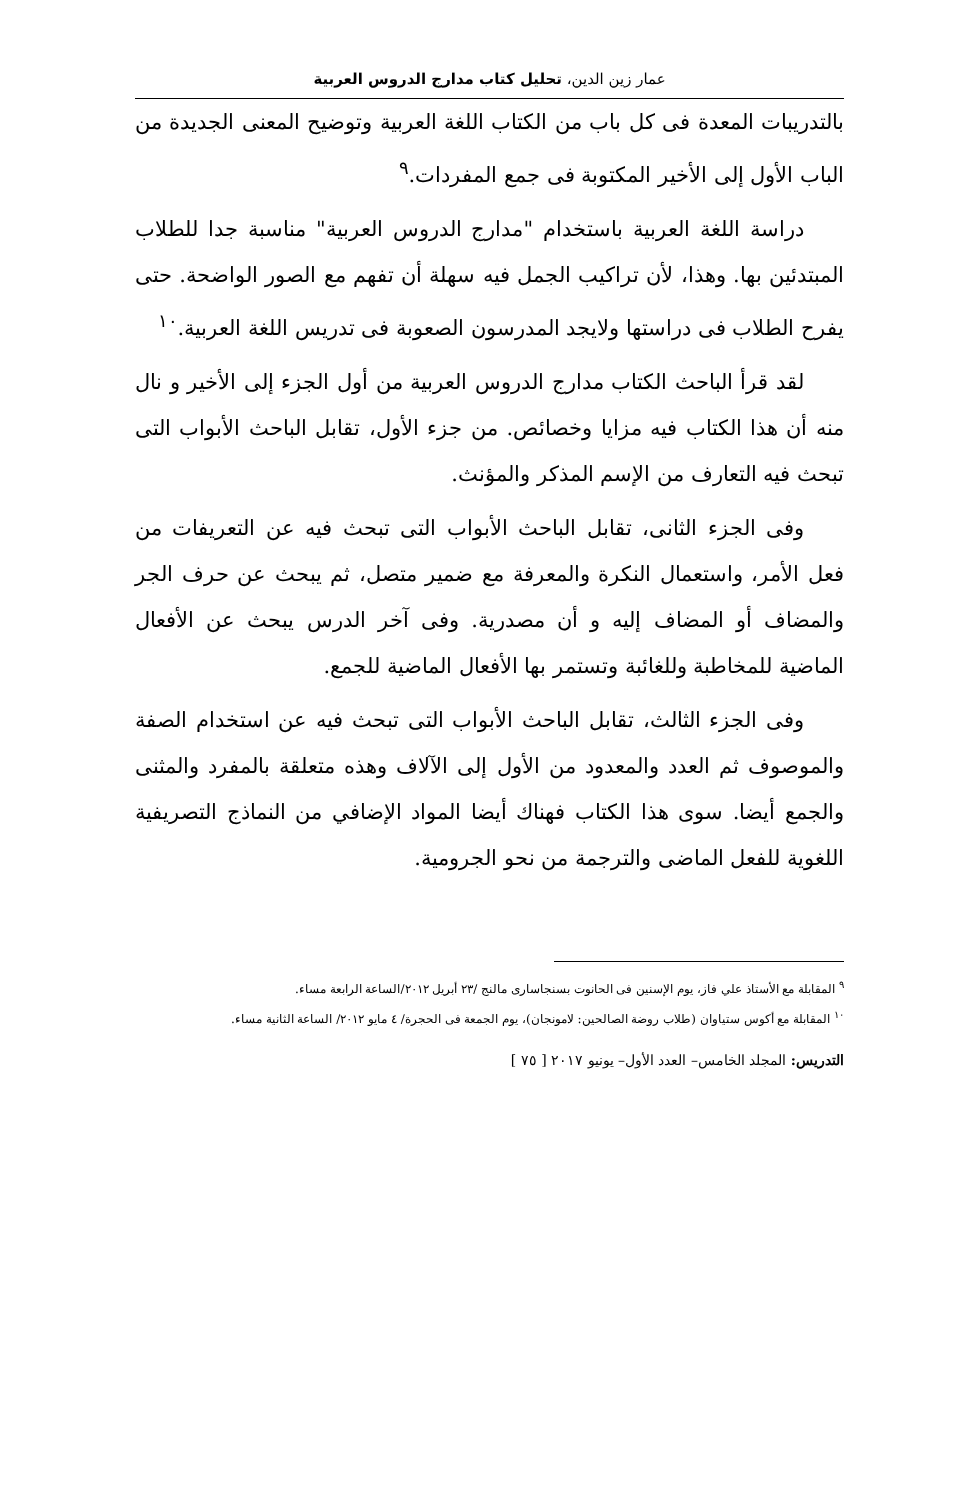عمار زين الدين، تحليل كتاب مدارج الدروس العربية
بالتدريبات المعدة فى كل باب من الكتاب اللغة العربية وتوضيح المعنى الجديدة من الباب الأول إلى الأخير المكتوبة فى جمع المفردات.<sup>٩</sup>
دراسة اللغة العربية باستخدام "مدارج الدروس العربية" مناسبة جدا للطلاب المبتدئين بها. وهذا، لأن تراكيب الجمل فيه سهلة أن تفهم مع الصور الواضحة. حتى يفرح الطلاب فى دراستها ولايجد المدرسون الصعوبة فى تدريس اللغة العربية.<sup>١٠</sup>
لقد قرأ الباحث الكتاب مدارج الدروس العربية من أول الجزء إلى الأخير و نال منه أن هذا الكتاب فيه مزايا وخصائص. من جزء الأول، تقابل الباحث الأبواب التى تبحث فيه التعارف من الإسم المذكر والمؤنث.
وفى الجزء الثانى، تقابل الباحث الأبواب التى تبحث فيه عن التعريفات من فعل الأمر، واستعمال النكرة والمعرفة مع ضمير متصل، ثم يبحث عن حرف الجر والمضاف أو المضاف إليه و أن مصدرية. وفى آخر الدرس يبحث عن الأفعال الماضية للمخاطبة وللغائبة وتستمر بها الأفعال الماضية للجمع.
وفى الجزء الثالث، تقابل الباحث الأبواب التى تبحث فيه عن استخدام الصفة والموصوف ثم العدد والمعدود من الأول إلى الآلاف وهذه متعلقة بالمفرد والمثنى والجمع أيضا. سوى هذا الكتاب فهناك أيضا المواد الإضافي من النماذج التصريفية اللغوية للفعل الماضى والترجمة من نحو الجرومية.
<sup>٩</sup> المقابلة مع الأستاذ علي فاز، يوم الإسنين فى الحانوت بسنجاسارى مالنج /٢٣ أبريل ٢٠١٢/الساعة الرابعة مساء.
<sup>١٠</sup> المقابلة مع أكوس ستياوان (طلاب روضة الصالحين: لامونجان)، يوم الجمعة فى الحجرة/ ٤ مايو ٢٠١٢/ الساعة الثانية مساء.
التدريس: المجلد الخامس– العدد الأول– يونيو ٢٠١٧ [ ٧٥ ]